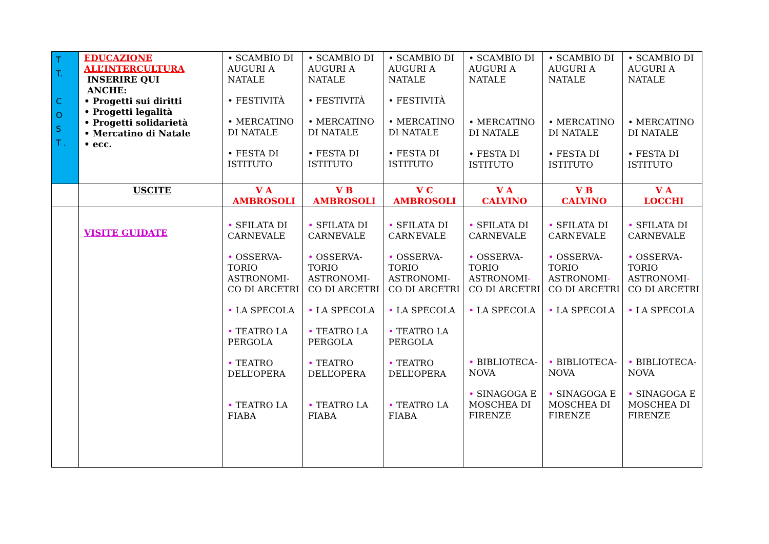| T T. C O S T . | EDUCAZIONE ALL’INTERCULTURA INSERIRE QUI ANCHE: • Progetti sui diritti • Progetti legalità • Progetti solidarietà • Mercatino di Natale • ecc. | • SCAMBIO DI AUGURI A NATALE • FESTIVITÀ • MERCATINO DI NATALE • FESTA DI ISTITUTO | • SCAMBIO DI AUGURI A NATALE • FESTIVITÀ • MERCATINO DI NATALE • FESTA DI ISTITUTO | • SCAMBIO DI AUGURI A NATALE • FESTIVITÀ • MERCATINO DI NATALE • FESTA DI ISTITUTO | • SCAMBIO DI AUGURI A NATALE • MERCATINO DI NATALE • FESTA DI ISTITUTO | • SCAMBIO DI AUGURI A NATALE • MERCATINO DI NATALE • FESTA DI ISTITUTO | • SCAMBIO DI AUGURI A NATALE • MERCATINO DI NATALE • FESTA DI ISTITUTO |
| | USCITE | V A AMBROSOLI | V B AMBROSOLI | V C AMBROSOLI | V A CALVINO | V B CALVINO | V A LOCCHI |
| | VISITE GUIDATE | • SFILATA DI CARNEVALE • OSSERVA-TORIO ASTRONOMI-CO DI ARCETRI • LA SPECOLA • TEATRO LA PERGOLA • TEATRO DELL’OPERA • TEATRO LA FIABA | • SFILATA DI CARNEVALE • OSSERVA-TORIO ASTRONOMI-CO DI ARCETRI • LA SPECOLA • TEATRO LA PERGOLA • TEATRO DELL’OPERA • TEATRO LA FIABA | • SFILATA DI CARNEVALE • OSSERVA-TORIO ASTRONOMI-CO DI ARCETRI • LA SPECOLA • TEATRO LA PERGOLA • TEATRO DELL’OPERA • TEATRO LA FIABA | • SFILATA DI CARNEVALE • OSSERVA-TORIO ASTRONOMI - CO DI ARCETRI • LA SPECOLA • BIBLIOTECA-NOVA • SINAGOGA E MOSCHEA DI FIRENZE | • SFILATA DI CARNEVALE • OSSERVA-TORIO ASTRONOMI - CO DI ARCETRI • LA SPECOLA • BIBLIOTECA-NOVA • SINAGOGA E MOSCHEA DI FIRENZE | • SFILATA DI CARNEVALE • OSSERVA-TORIO ASTRONOMI - CO DI ARCETRI • LA SPECOLA • BIBLIOTECA-NOVA • SINAGOGA E MOSCHEA DI FIRENZE |